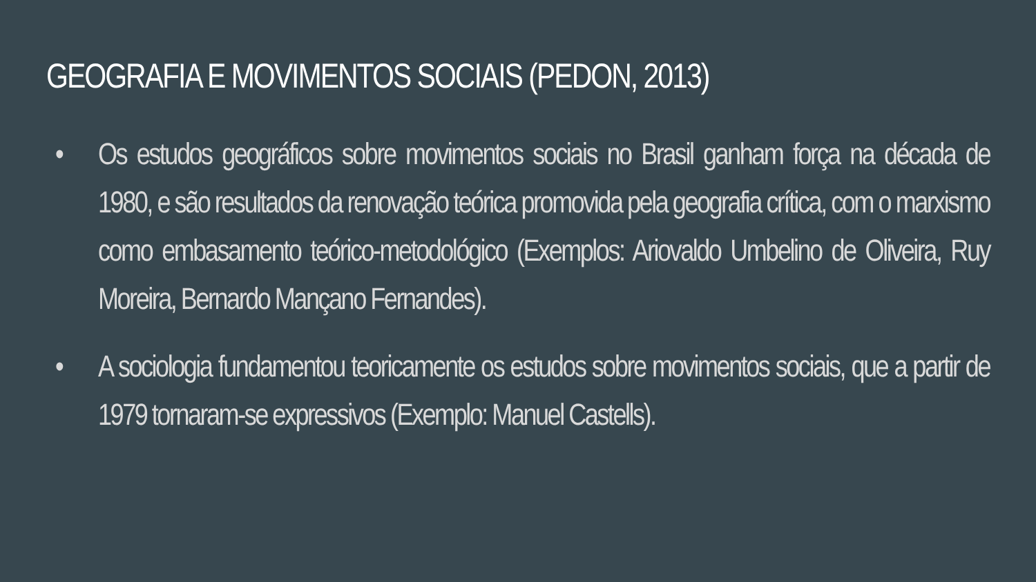GEOGRAFIA E MOVIMENTOS SOCIAIS (PEDON, 2013)
• Os estudos geográficos sobre movimentos sociais no Brasil ganham força na década de 1980, e são resultados da renovação teórica promovida pela geografia crítica, com o marxismo como embasamento teórico-metodológico (Exemplos: Ariovaldo Umbelino de Oliveira, Ruy Moreira, Bernardo Mançano Fernandes).
• A sociologia fundamentou teoricamente os estudos sobre movimentos sociais, que a partir de 1979 tornaram-se expressivos (Exemplo: Manuel Castells).